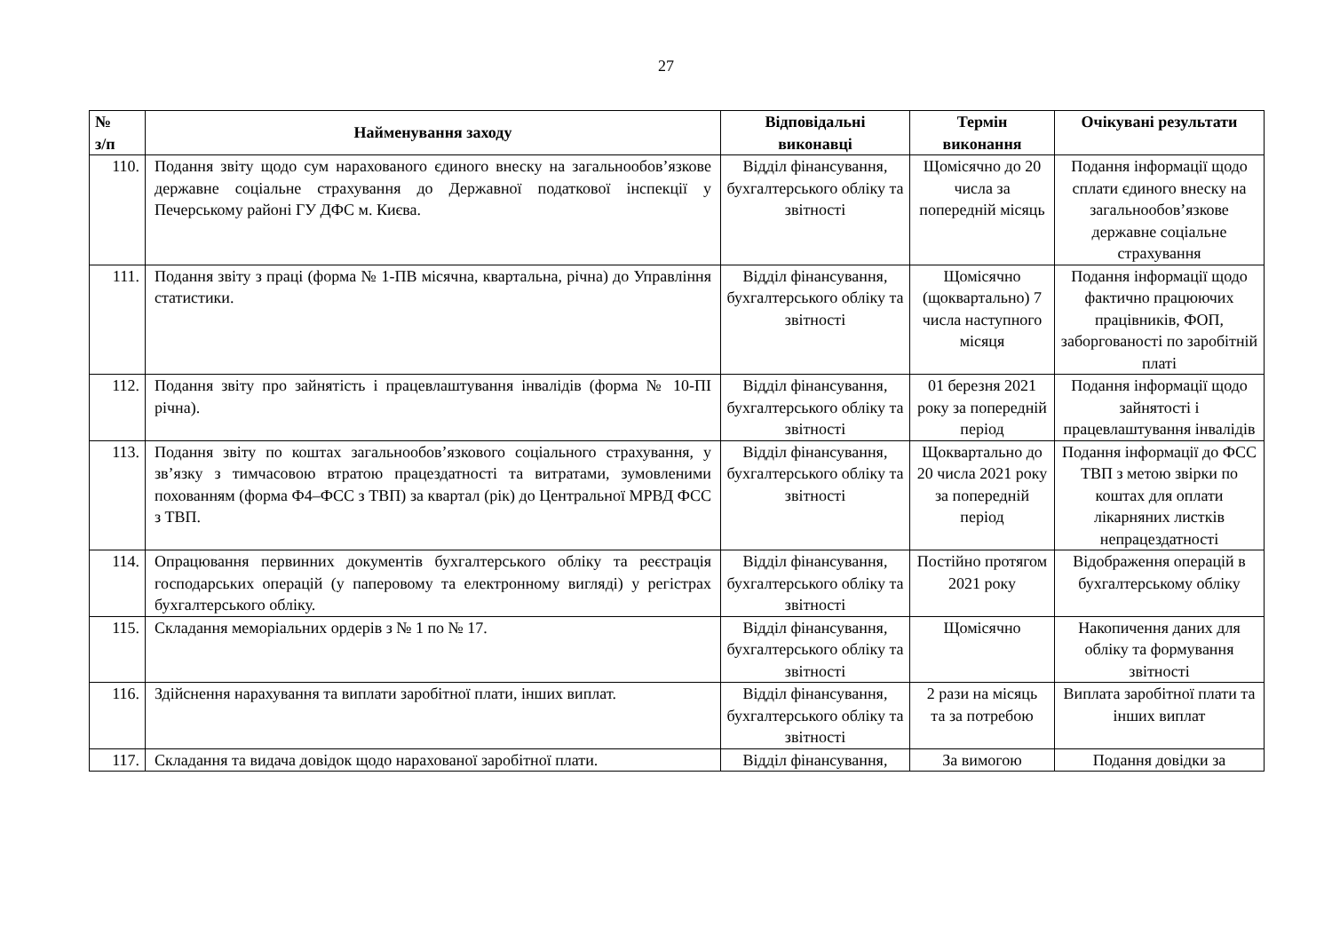27
| № з/п | Найменування заходу | Відповідальні виконавці | Термін виконання | Очікувані результати |
| --- | --- | --- | --- | --- |
| 110. | Подання звіту щодо сум нарахованого єдиного внеску на загальнообов’язкове державне соціальне страхування до Державної податкової інспекції у Печерському районі ГУ ДФС м. Києва. | Відділ фінансування, бухгалтерського обліку та звітності | Щомісячно до 20 числа за попередній місяць | Подання інформації щодо сплати єдиного внеску на загальнообов’язкове державне соціальне страхування |
| 111. | Подання звіту з праці (форма № 1-ПВ місячна, квартальна, річна) до Управління статистики. | Відділ фінансування, бухгалтерського обліку та звітності | Щомісячно (щоквартально) 7 числа наступного місяця | Подання інформації щодо фактично працюючих працівників, ФОП, заборгованості по заробітній платі |
| 112. | Подання звіту про зайнятість і працевлаштування інвалідів (форма № 10-ПІ річна). | Відділ фінансування, бухгалтерського обліку та звітності | 01 березня 2021 року за попередній період | Подання інформації щодо зайнятості і працевлаштування інвалідів |
| 113. | Подання звіту по коштах загальнообов’язкового соціального страхування, у зв’язку з тимчасовою втратою працездатності та витратами, зумовленими похованням (форма Ф4–ФСС з ТВП) за квартал (рік) до Центральної МРВД ФСС з ТВП. | Відділ фінансування, бухгалтерського обліку та звітності | Щоквартально до 20 числа 2021 року за попередній період | Подання інформації до ФСС ТВП з метою звірки по коштах для оплати лікарняних листків непрацездатності |
| 114. | Опрацювання первинних документів бухгалтерського обліку та реєстрація господарських операцій (у паперовому та електронному вигляді) у регістрах бухгалтерського обліку. | Відділ фінансування, бухгалтерського обліку та звітності | Постійно протягом 2021 року | Відображення операцій в бухгалтерському обліку |
| 115. | Складання меморіальних ордерів з № 1 по № 17. | Відділ фінансування, бухгалтерського обліку та звітності | Щомісячно | Накопичення даних для обліку та формування звітності |
| 116. | Здійснення нарахування та виплати заробітної плати, інших виплат. | Відділ фінансування, бухгалтерського обліку та звітності | 2 рази на місяць та за потребою | Виплата заробітної плати та інших виплат |
| 117. | Складання та видача довідок щодо нарахованої заробітної плати. | Відділ фінансування, | За вимогою | Подання довідки за |